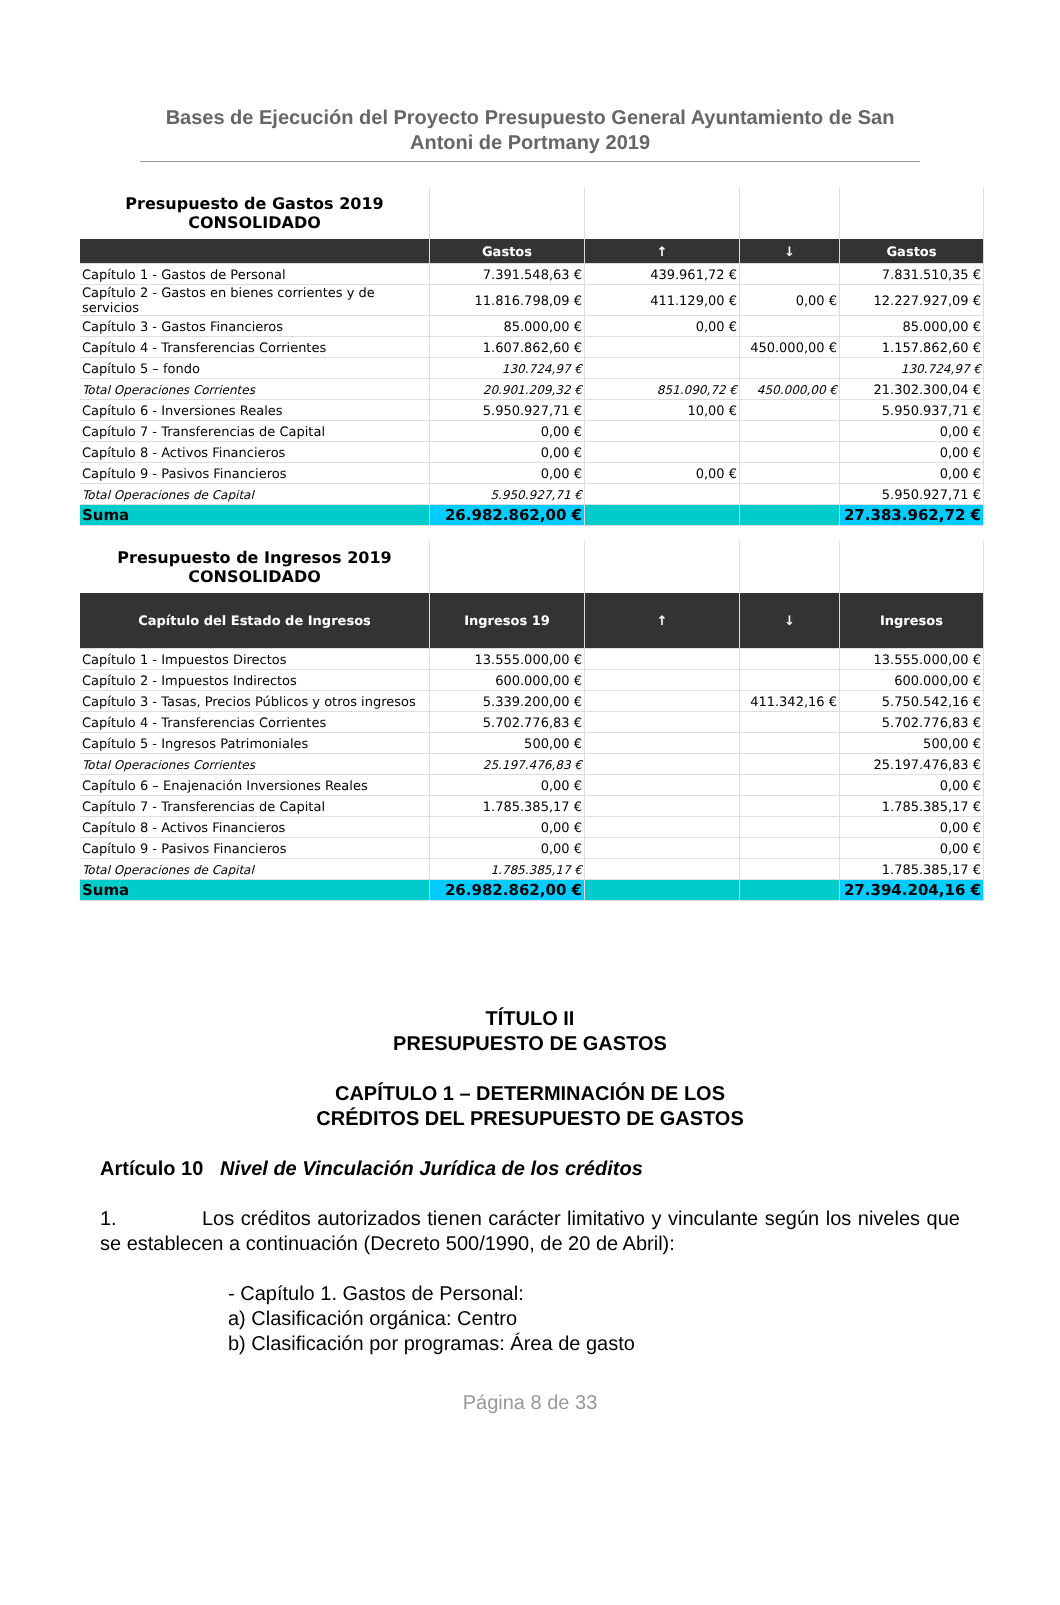Bases de Ejecución del Proyecto Presupuesto General Ayuntamiento de San Antoni de Portmany 2019
| Presupuesto de Gastos 2019 CONSOLIDADO | | | | |
| | Gastos | ↑ | ↓ | Gastos |
| Capítulo 1 - Gastos de Personal | 7.391.548,63 € | 439.961,72 € | | 7.831.510,35 € |
| Capítulo 2 - Gastos en bienes corrientes y de servicios | 11.816.798,09 € | 411.129,00 € | 0,00 € | 12.227.927,09 € |
| Capítulo 3 - Gastos Financieros | 85.000,00 € | 0,00 € | | 85.000,00 € |
| Capítulo 4 - Transferencias Corrientes | 1.607.862,60 € | | 450.000,00 € | 1.157.862,60 € |
| Capítulo 5 – fondo | 130.724,97 € | | | 130.724,97 € |
| Total Operaciones Corrientes | 20.901.209,32 € | 851.090,72 € | 450.000,00 € | 21.302.300,04 € |
| Capítulo 6 - Inversiones Reales | 5.950.927,71 € | 10,00 € | | 5.950.937,71 € |
| Capítulo 7 - Transferencias de Capital | 0,00 € | | | 0,00 € |
| Capítulo 8 - Activos Financieros | 0,00 € | | | 0,00 € |
| Capítulo 9 - Pasivos Financieros | 0,00 € | 0,00 € | | 0,00 € |
| Total Operaciones de Capital | 5.950.927,71 € | | | 5.950.927,71 € |
| Suma | 26.982.862,00 € | | | 27.383.962,72 € |
| Presupuesto de Ingresos 2019 CONSOLIDADO | | | | |
| Capítulo del Estado de Ingresos | Ingresos 19 | ↑ | ↓ | Ingresos |
| Capítulo 1 - Impuestos Directos | 13.555.000,00 € | | | 13.555.000,00 € |
| Capítulo 2 - Impuestos Indirectos | 600.000,00 € | | | 600.000,00 € |
| Capítulo 3 - Tasas, Precios Públicos y otros ingresos | 5.339.200,00 € | | 411.342,16 € | 5.750.542,16 € |
| Capítulo 4 - Transferencias Corrientes | 5.702.776,83 € | | | 5.702.776,83 € |
| Capítulo 5 - Ingresos Patrimoniales | 500,00 € | | | 500,00 € |
| Total Operaciones Corrientes | 25.197.476,83 € | | | 25.197.476,83 € |
| Capítulo 6 – Enajenación Inversiones Reales | 0,00 € | | | 0,00 € |
| Capítulo 7 - Transferencias de Capital | 1.785.385,17 € | | | 1.785.385,17 € |
| Capítulo 8 - Activos Financieros | 0,00 € | | | 0,00 € |
| Capítulo 9 - Pasivos Financieros | 0,00 € | | | 0,00 € |
| Total Operaciones de Capital | 1.785.385,17 € | | | 1.785.385,17 € |
| Suma | 26.982.862,00 € | | | 27.394.204,16 € |
TÍTULO II
PRESUPUESTO DE GASTOS
CAPÍTULO 1 – DETERMINACIÓN DE LOS
CRÉDITOS DEL PRESUPUESTO DE GASTOS
Artículo 10 Nivel de Vinculación Jurídica de los créditos
1. Los créditos autorizados tienen carácter limitativo y vinculante según los niveles que se establecen a continuación (Decreto 500/1990, de 20 de Abril):
- Capítulo 1. Gastos de Personal:
a) Clasificación orgánica: Centro
b) Clasificación por programas: Área de gasto
Página 8 de 33